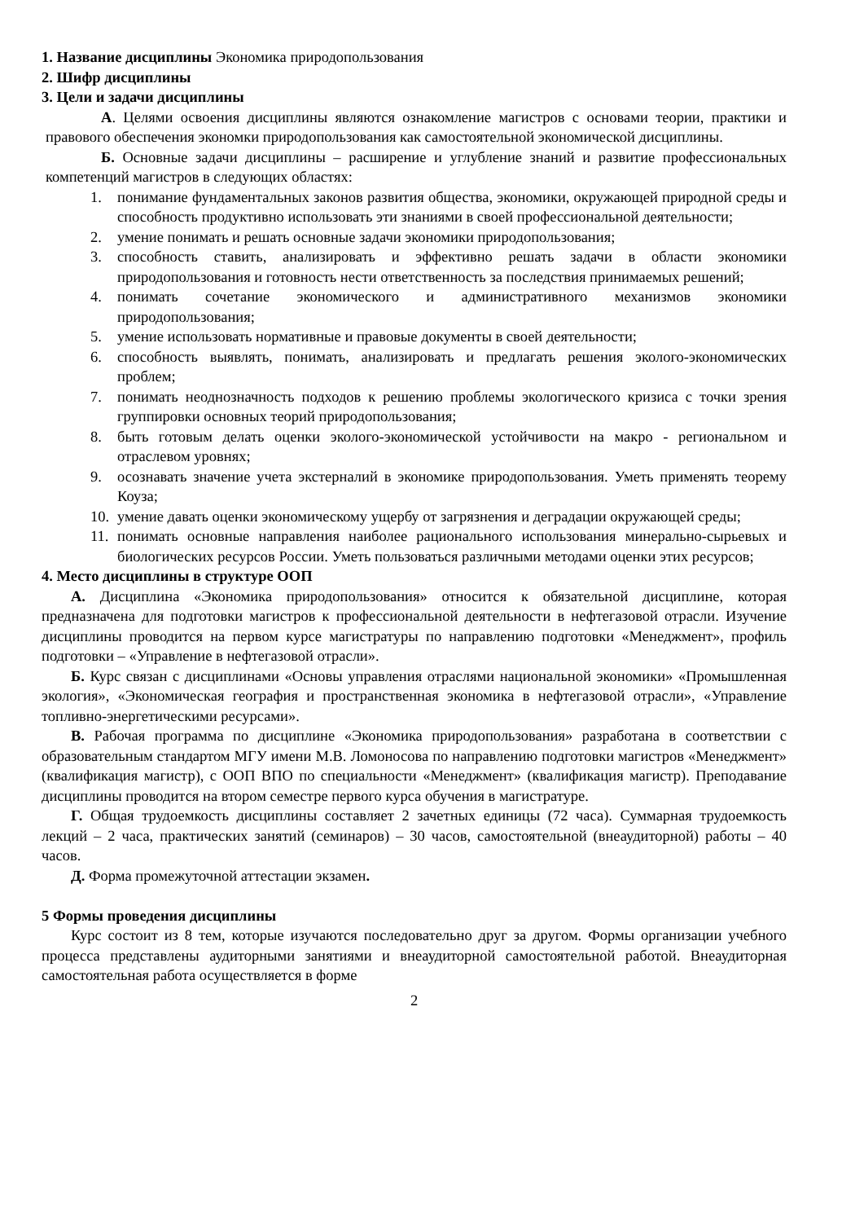1. Название дисциплины Экономика природопользования
2. Шифр дисциплины
3. Цели и задачи дисциплины
А. Целями освоения дисциплины являются ознакомление магистров с основами теории, практики и правового обеспечения экономки природопользования как самостоятельной экономической дисциплины.
Б. Основные задачи дисциплины – расширение и углубление знаний и развитие профессиональных компетенций магистров в следующих областях:
1. понимание фундаментальных законов развития общества, экономики, окружающей природной среды и способность продуктивно использовать эти знаниями в своей профессиональной деятельности;
2. умение понимать и решать основные задачи экономики природопользования;
3. способность ставить, анализировать и эффективно решать задачи в области экономики природопользования и готовность нести ответственность за последствия принимаемых решений;
4. понимать сочетание экономического и административного механизмов экономики природопользования;
5. умение использовать нормативные и правовые документы в своей деятельности;
6. способность выявлять, понимать, анализировать и предлагать решения эколого-экономических проблем;
7. понимать неоднозначность подходов к решению проблемы экологического кризиса с точки зрения группировки основных теорий природопользования;
8. быть готовым делать оценки эколого-экономической устойчивости на макро - региональном и отраслевом уровнях;
9. осознавать значение учета экстерналий в экономике природопользования. Уметь применять теорему Коуза;
10. умение давать оценки экономическому ущербу от загрязнения и деградации окружающей среды;
11. понимать основные направления наиболее рационального использования минерально-сырьевых и биологических ресурсов России. Уметь пользоваться различными методами оценки этих ресурсов;
4. Место дисциплины в структуре ООП
А. Дисциплина «Экономика природопользования» относится к обязательной дисциплине, которая предназначена для подготовки магистров к профессиональной деятельности в нефтегазовой отрасли. Изучение дисциплины проводится на первом курсе магистратуры по направлению подготовки «Менеджмент», профиль подготовки – «Управление в нефтегазовой отрасли».
Б. Курс связан с дисциплинами «Основы управления отраслями национальной экономики» «Промышленная экология», «Экономическая география и пространственная экономика в нефтегазовой отрасли», «Управление топливно-энергетическими ресурсами».
В. Рабочая программа по дисциплине «Экономика природопользования» разработана в соответствии с образовательным стандартом МГУ имени М.В. Ломоносова по направлению подготовки магистров «Менеджмент» (квалификация магистр), с ООП ВПО по специальности «Менеджмент» (квалификация магистр). Преподавание дисциплины проводится на втором семестре первого курса обучения в магистратуре.
Г. Общая трудоемкость дисциплины составляет 2 зачетных единицы (72 часа). Суммарная трудоемкость лекций – 2 часа, практических занятий (семинаров) – 30 часов, самостоятельной (внеаудиторной) работы – 40 часов.
Д. Форма промежуточной аттестации экзамен.
5 Формы проведения дисциплины
Курс состоит из 8 тем, которые изучаются последовательно друг за другом. Формы организации учебного процесса представлены аудиторными занятиями и внеаудиторной самостоятельной работой. Внеаудиторная самостоятельная работа осуществляется в форме
2